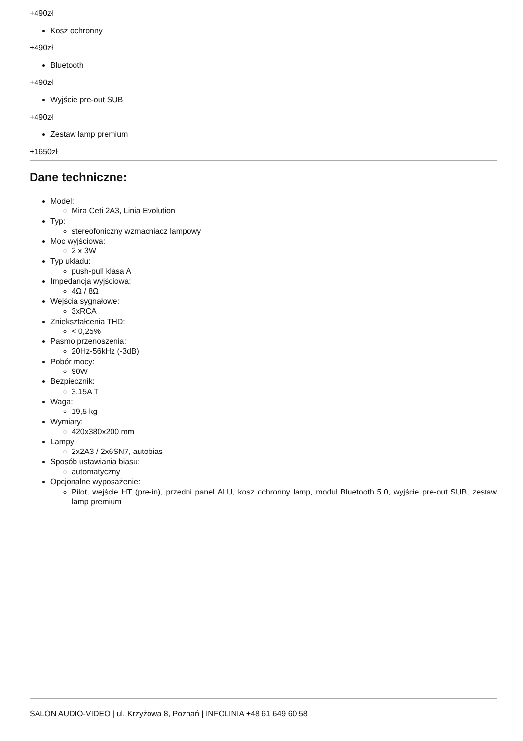+490zł
Kosz ochronny
+490zł
Bluetooth
+490zł
Wyjście pre-out SUB
+490zł
Zestaw lamp premium
+1650zł
Dane techniczne:
Model:
Mira Ceti 2A3, Linia Evolution
Typ:
stereofoniczny wzmacniacz lampowy
Moc wyjściowa:
2 x 3W
Typ układu:
push-pull klasa A
Impedancja wyjściowa:
4Ω / 8Ω
Wejścia sygnałowe:
3xRCA
Zniekształcenia THD:
< 0,25%
Pasmo przenoszenia:
20Hz-56kHz (-3dB)
Pobór mocy:
90W
Bezpiecznik:
3,15A T
Waga:
19,5 kg
Wymiary:
420x380x200 mm
Lampy:
2x2A3 / 2x6SN7, autobias
Sposób ustawiania biasu:
automatyczny
Opcjonalne wyposażenie:
Pilot, wejście HT (pre-in), przedni panel ALU, kosz ochronny lamp, moduł Bluetooth 5.0, wyjście pre-out SUB, zestaw lamp premium
SALON AUDIO-VIDEO | ul. Krzyżowa 8, Poznań | INFOLINIA +48 61 649 60 58